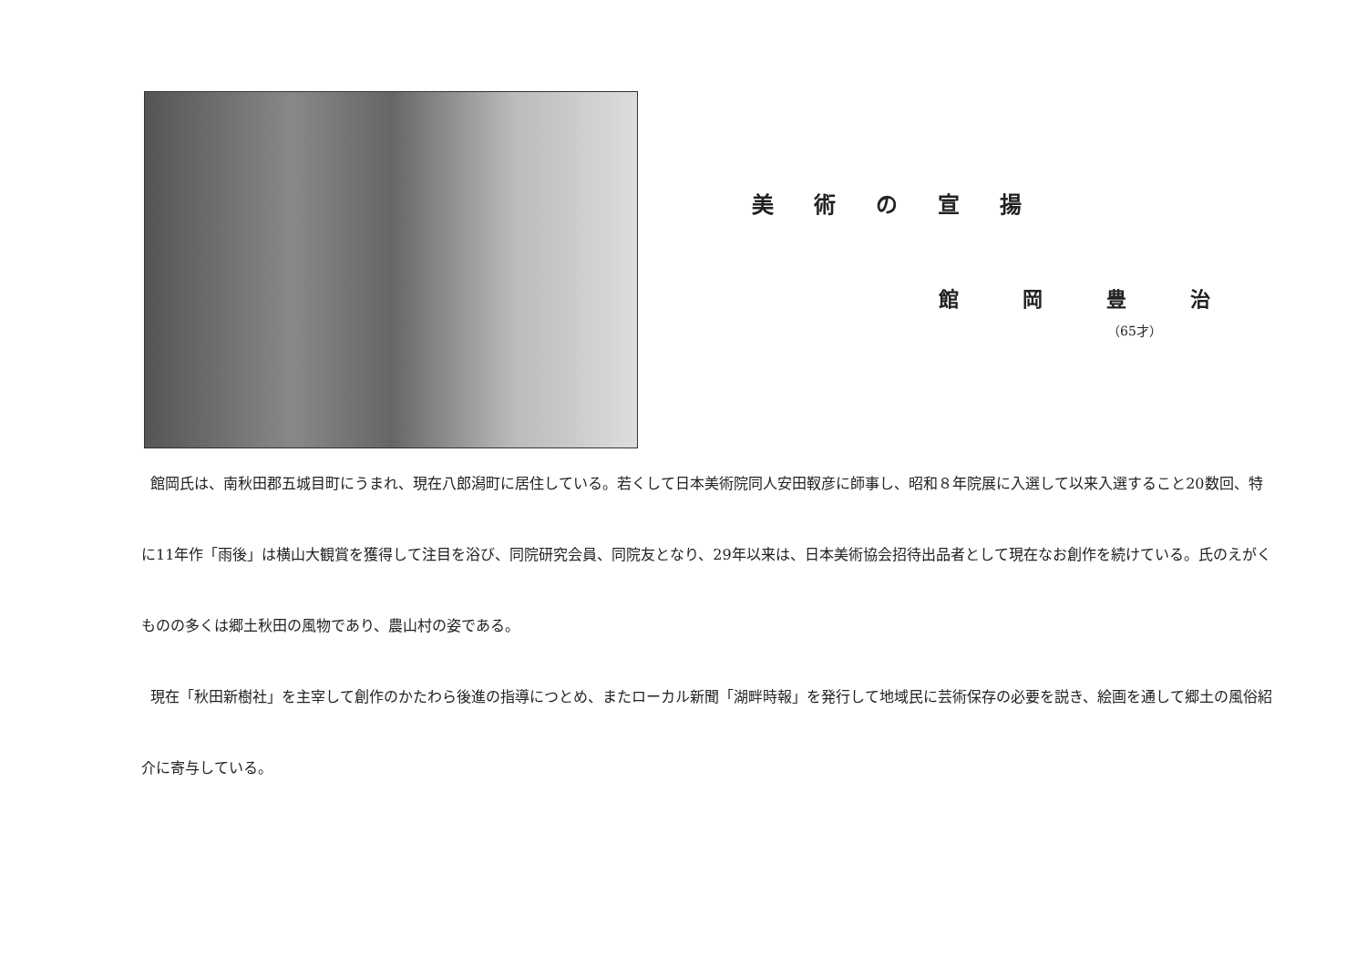美術の宣揚
館岡豊治
（65才）
館岡氏は、南秋田郡五城目町にうまれ、現在八郎潟町に居住している。若くして日本美術院同人安田靫彦に師事し、昭和８年院展に入選して以来入選すること20数回、特に11年作「雨後」は横山大観賞を獲得して注目を浴び、同院研究会員、同院友となり、29年以来は、日本美術協会招待出品者として現在なお創作を続けている。氏のえがくものの多くは郷土秋田の風物であり、農山村の姿である。
現在「秋田新樹社」を主宰して創作のかたわら後進の指導につとめ、またローカル新聞「湖畔時報」を発行して地域民に芸術保存の必要を説き、絵画を通して郷土の風俗紹介に寄与している。